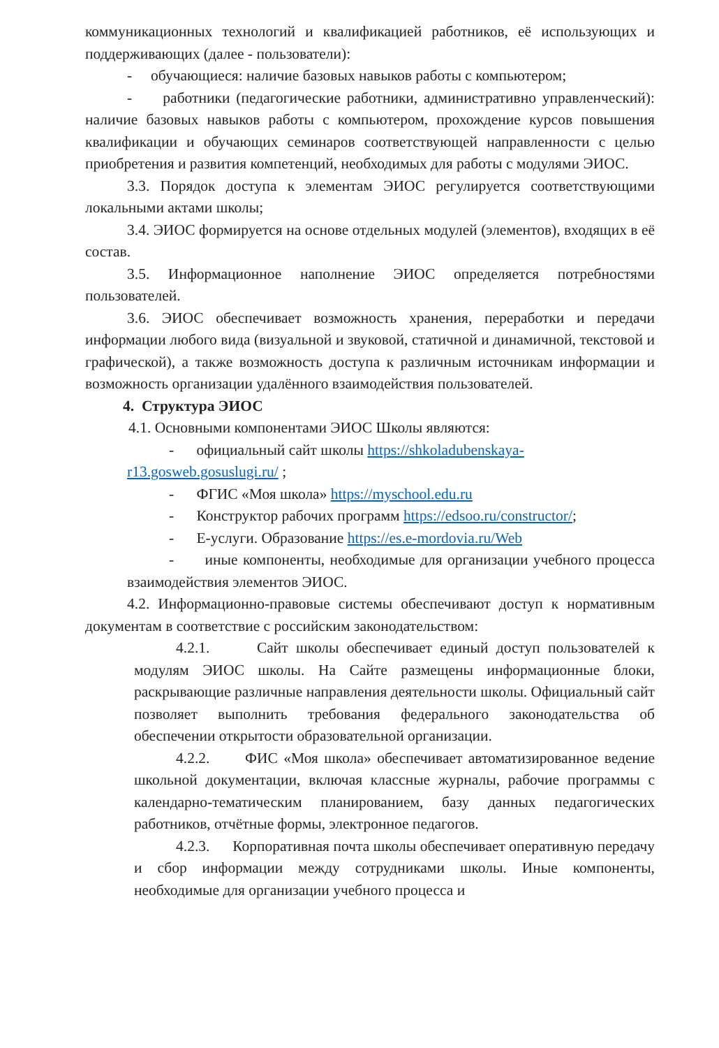коммуникационных технологий и квалификацией работников, её использующих и поддерживающих (далее - пользователи):
- обучающиеся: наличие базовых навыков работы с компьютером;
- работники (педагогические работники, административно управленческий): наличие базовых навыков работы с компьютером, прохождение курсов повышения квалификации и обучающих семинаров соответствующей направленности с целью приобретения и развития компетенций, необходимых для работы с модулями ЭИОС.
3.3. Порядок доступа к элементам ЭИОС регулируется соответствующими локальными актами школы;
3.4. ЭИОС формируется на основе отдельных модулей (элементов), входящих в её состав.
3.5. Информационное наполнение ЭИОС определяется потребностями пользователей.
3.6. ЭИОС обеспечивает возможность хранения, переработки и передачи информации любого вида (визуальной и звуковой, статичной и динамичной, текстовой и графической), а также возможность доступа к различным источникам информации и возможность организации удалённого взаимодействия пользователей.
4. Структура ЭИОС
4.1. Основными компонентами ЭИОС Школы являются:
- официальный сайт школы https://shkoladubenskaya-r13.gosweb.gosuslugi.ru/ ;
- ФГИС «Моя школа» https://myschool.edu.ru
- Конструктор рабочих программ https://edsoo.ru/constructor/;
- Е-услуги. Образование https://es.e-mordovia.ru/Web
- иные компоненты, необходимые для организации учебного процесса взаимодействия элементов ЭИОС.
4.2. Информационно-правовые системы обеспечивают доступ к нормативным документам в соответствие с российским законодательством:
4.2.1. Сайт школы обеспечивает единый доступ пользователей к модулям ЭИОС школы. На Сайте размещены информационные блоки, раскрывающие различные направления деятельности школы. Официальный сайт позволяет выполнить требования федерального законодательства об обеспечении открытости образовательной организации.
4.2.2. ФИС «Моя школа» обеспечивает автоматизированное ведение школьной документации, включая классные журналы, рабочие программы с календарно-тематическим планированием, базу данных педагогических работников, отчётные формы, электронное педагогов.
4.2.3. Корпоративная почта школы обеспечивает оперативную передачу и сбор информации между сотрудниками школы. Иные компоненты, необходимые для организации учебного процесса и